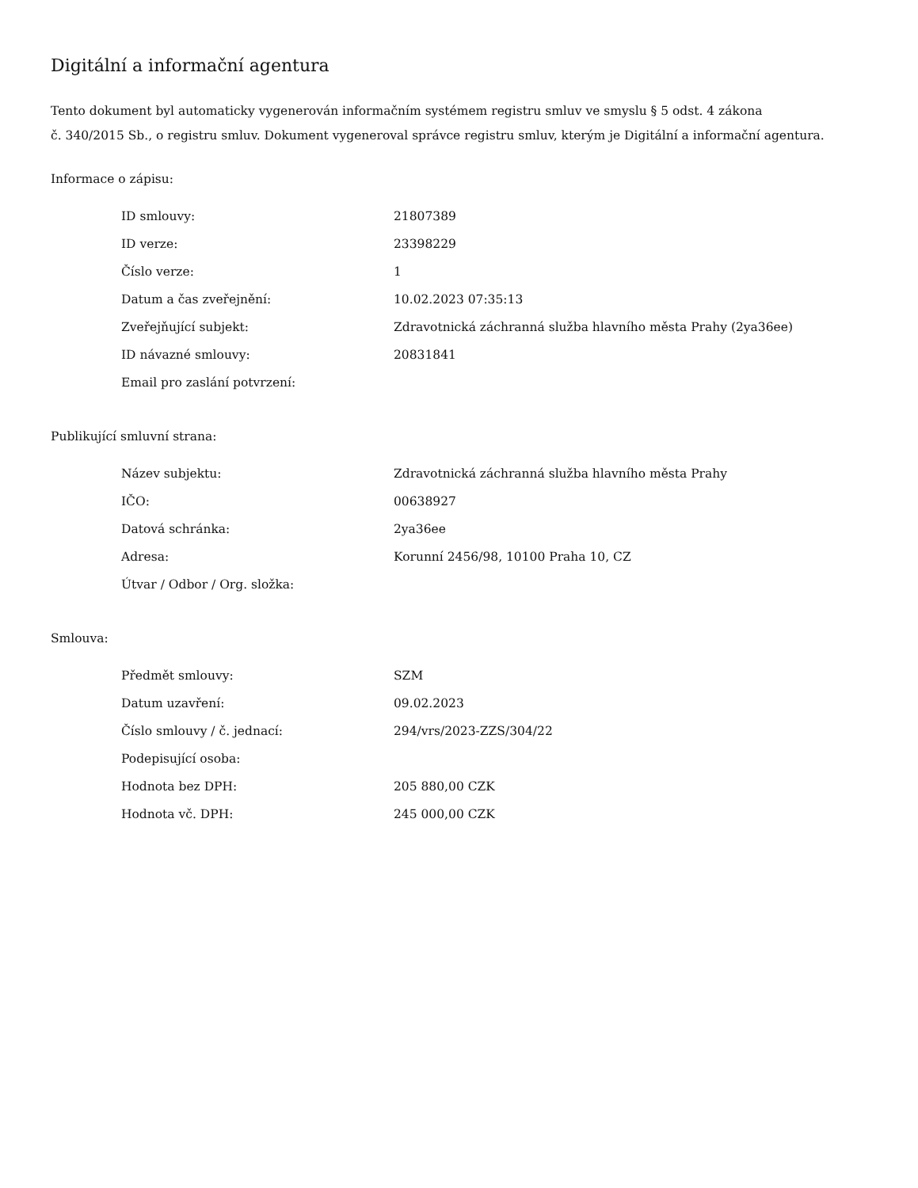Digitální a informační agentura
Tento dokument byl automaticky vygenerován informačním systémem registru smluv ve smyslu § 5 odst. 4 zákona
č. 340/2015 Sb., o registru smluv. Dokument vygeneroval správce registru smluv, kterým je Digitální a informační agentura.
Informace o zápisu:
| ID smlouvy: | 21807389 |
| ID verze: | 23398229 |
| Číslo verze: | 1 |
| Datum a čas zveřejnění: | 10.02.2023 07:35:13 |
| Zveřejňující subjekt: | Zdravotnická záchranná služba hlavního města Prahy (2ya36ee) |
| ID návazné smlouvy: | 20831841 |
| Email pro zaslání potvrzení: | |
Publikující smluvní strana:
| Název subjektu: | Zdravotnická záchranná služba hlavního města Prahy |
| IČO: | 00638927 |
| Datová schránka: | 2ya36ee |
| Adresa: | Korunní 2456/98, 10100 Praha 10, CZ |
| Útvar / Odbor / Org. složka: | |
Smlouva:
| Předmět smlouvy: | SZM |
| Datum uzavření: | 09.02.2023 |
| Číslo smlouvy / č. jednací: | 294/vrs/2023-ZZS/304/22 |
| Podepisující osoba: | |
| Hodnota bez DPH: | 205 880,00 CZK |
| Hodnota vč. DPH: | 245 000,00 CZK |